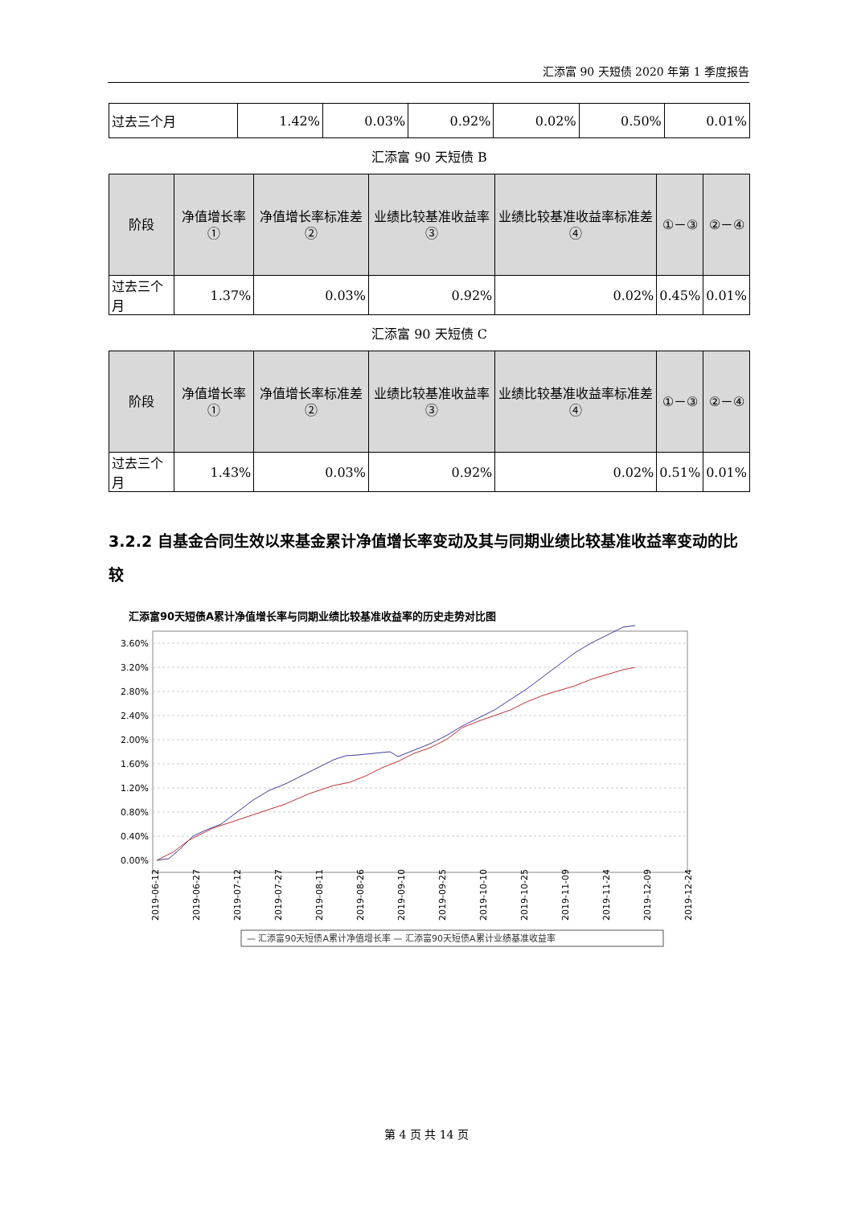汇添富 90 天短债 2020 年第 1 季度报告
| 过去三个月 | 1.42% | 0.03% | 0.92% | 0.02% | 0.50% | 0.01% |
汇添富 90 天短债 B
| 阶段 | 净值增长率① | 净值增长率标准差② | 业绩比较基准收益率③ | 业绩比较基准收益率标准差④ | ①－③ | ②－④ |
| --- | --- | --- | --- | --- | --- | --- |
| 过去三个月 | 1.37% | 0.03% | 0.92% | 0.02% | 0.45% | 0.01% |
汇添富 90 天短债 C
| 阶段 | 净值增长率① | 净值增长率标准差② | 业绩比较基准收益率③ | 业绩比较基准收益率标准差④ | ①－③ | ②－④ |
| --- | --- | --- | --- | --- | --- | --- |
| 过去三个月 | 1.43% | 0.03% | 0.92% | 0.02% | 0.51% | 0.01% |
3.2.2 自基金合同生效以来基金累计净值增长率变动及其与同期业绩比较基准收益率变动的比较
汇添富90天短债A累计净值增长率与同期业绩比较基准收益率的历史走势对比图
3.60%
3.20%
2.80%
2.40%
2.00%
1.60%
1.20%
0.80%
0.40%
0.00%
2019-06-12
2019-06-27
2019-07-12
2019-07-27
2019-08-11
2019-08-26
2019-09-10
2019-09-25
2019-10-10
2019-10-25
2019-11-09
2019-11-24
2019-12-09
2019-12-24
— 汇添富90天短债A累计净值增长率 — 汇添富90天短债A累计业绩基准收益率
第 4 页 共 14 页